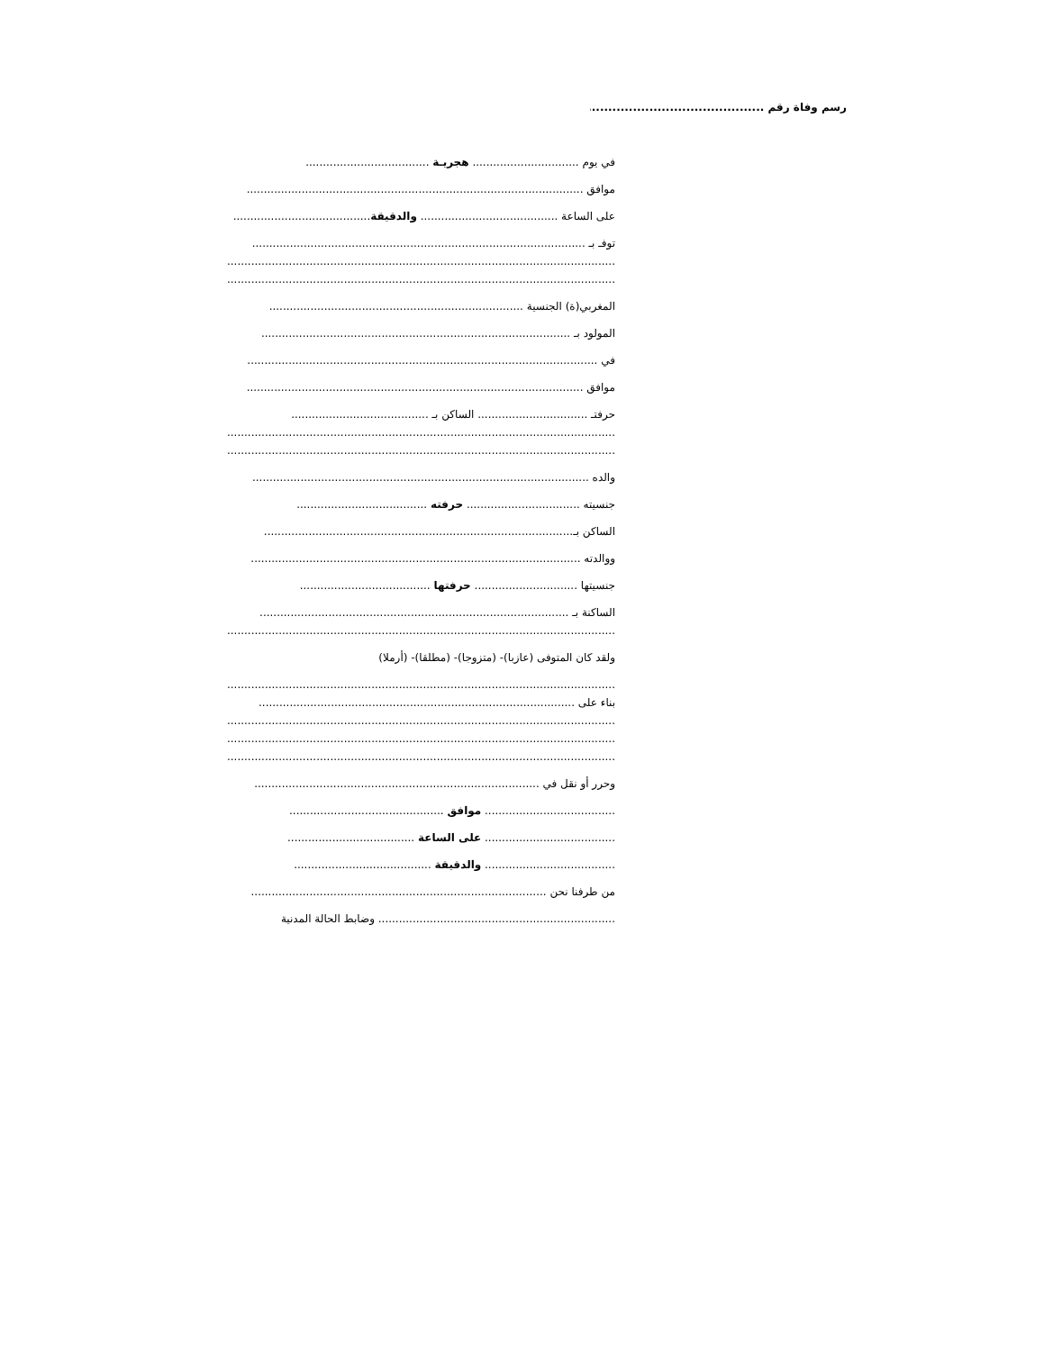رسم وفاة رقم ........................................................
في يوم ............................... هجريـة ....................................
موافق ..................................................................................................
على الساعة ........................................ والدقيقة........................................
توفـ بـ .................................................................................................
.................................................................................................................
.................................................................................................................
المغربي(ة) الجنسية ..........................................................................
المولود بـ ..........................................................................................
في ......................................................................................................
موافق ..................................................................................................
حرفتـ ................................ الساكن بـ ........................................
.................................................................................................................
.................................................................................................................
والده ..................................................................................................
جنسيته ................................. حرفته ......................................
الساكن بـ..........................................................................................
ووالدته ................................................................................................
جنسيتها .............................. حرفتها ......................................
الساكنة بـ ..........................................................................................
.................................................................................................................
ولقد كان المتوفى (عازبا)- (متزوجا)- (مطلقا)- (أرملا)
.................................................................................................................
بناء على ............................................................................................
.................................................................................................................
.................................................................................................................
.................................................................................................................
وحرر أو نقل في ...................................................................................
...................................... موافق .............................................
...................................... على الساعة .....................................
...................................... والدقيقة ........................................
من طرفنا نحن ......................................................................................
..................................................................... وضابط الحالة المدنية